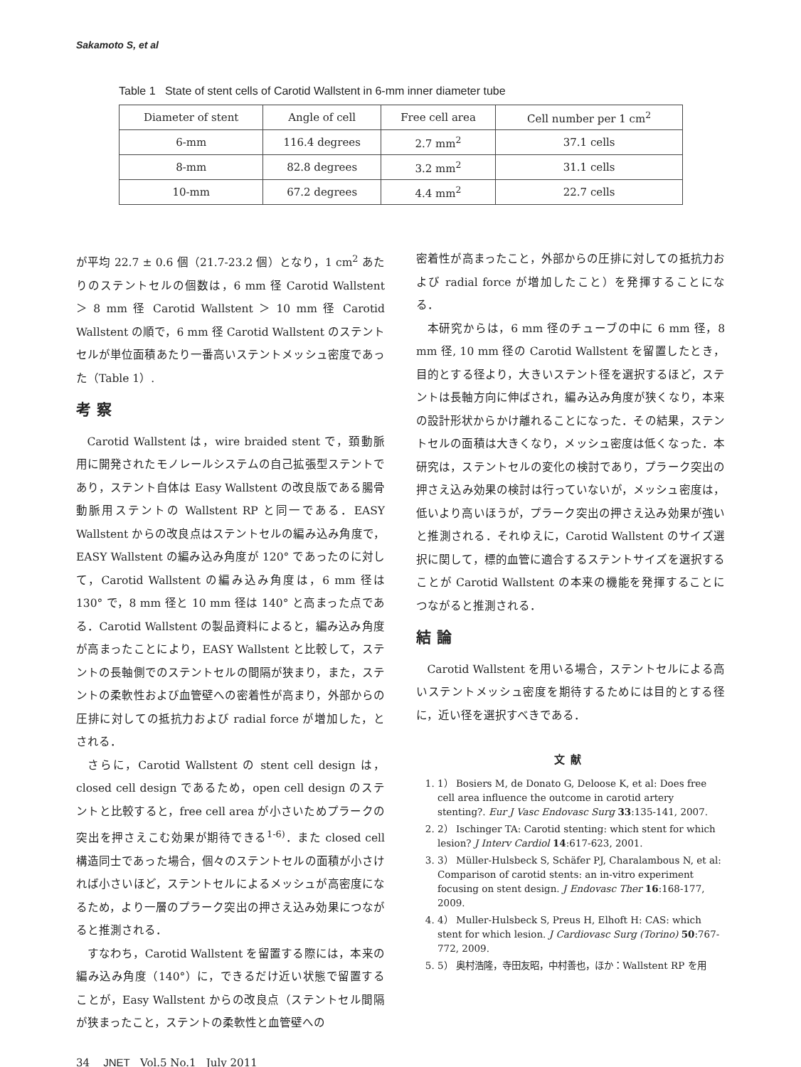Sakamoto S, et al
Table 1 State of stent cells of Carotid Wallstent in 6-mm inner diameter tube
| Diameter of stent | Angle of cell | Free cell area | Cell number per 1 cm<sup>2</sup> |
| --- | --- | --- | --- |
| 6-mm | 116.4 degrees | 2.7 mm<sup>2</sup> | 37.1 cells |
| 8-mm | 82.8 degrees | 3.2 mm<sup>2</sup> | 31.1 cells |
| 10-mm | 67.2 degrees | 4.4 mm<sup>2</sup> | 22.7 cells |
が平均 22.7 ± 0.6 個（21.7-23.2 個）となり，1 cm<sup>2</sup> あたりのステントセルの個数は，6 mm 径 Carotid Wallstent ＞ 8 mm 径 Carotid Wallstent ＞ 10 mm 径 Carotid Wallstent の順で，6 mm 径 Carotid Wallstent のステントセルが単位面積あたり一番高いステントメッシュ密度であった（Table 1）.
考察
Carotid Wallstent は，wire braided stent で，頚動脈用に開発されたモノレールシステムの自己拡張型ステントであり，ステント自体は Easy Wallstent の改良版である腸骨動脈用ステントの Wallstent RP と同一である．EASY Wallstent からの改良点はステントセルの編み込み角度で，EASY Wallstent の編み込み角度が 120° であったのに対して，Carotid Wallstent の編み込み角度は，6 mm 径は 130° で，8 mm 径と 10 mm 径は 140° と高まった点である．Carotid Wallstent の製品資料によると，編み込み角度が高まったことにより，EASY Wallstent と比較して，ステントの長軸側でのステントセルの間隔が狭まり，また，ステントの柔軟性および血管壁への密着性が高まり，外部からの圧排に対しての抵抗力および radial force が増加した，とされる．
さらに，Carotid Wallstent の stent cell design は，closed cell design であるため，open cell design のステントと比較すると，free cell area が小さいためプラークの突出を押さえこむ効果が期待できる<sup>1-6)</sup>．また closed cell 構造同士であった場合，個々のステントセルの面積が小さければ小さいほど，ステントセルによるメッシュが高密度になるため，より一層のプラーク突出の押さえ込み効果につながると推測される．
すなわち，Carotid Wallstent を留置する際には，本来の編み込み角度（140°）に，できるだけ近い状態で留置することが，Easy Wallstent からの改良点（ステントセル間隔が狭まったこと，ステントの柔軟性と血管壁への
密着性が高まったこと，外部からの圧排に対しての抵抗力および radial force が増加したこと）を発揮することになる．
本研究からは，6 mm 径のチューブの中に 6 mm 径，8 mm 径, 10 mm 径の Carotid Wallstent を留置したとき，目的とする径より，大きいステント径を選択するほど，ステントは長軸方向に伸ばされ，編み込み角度が狭くなり，本来の設計形状からかけ離れることになった．その結果，ステントセルの面積は大きくなり，メッシュ密度は低くなった．本研究は，ステントセルの変化の検討であり，プラーク突出の押さえ込み効果の検討は行っていないが，メッシュ密度は，低いより高いほうが，プラーク突出の押さえ込み効果が強いと推測される．それゆえに，Carotid Wallstent のサイズ選択に関して，標的血管に適合するステントサイズを選択することが Carotid Wallstent の本来の機能を発揮することにつながると推測される．
結論
Carotid Wallstent を用いる場合，ステントセルによる高いステントメッシュ密度を期待するためには目的とする径に，近い径を選択すべきである．
文献
1. 1） Bosiers M, de Donato G, Deloose K, et al: Does free cell area influence the outcome in carotid artery stenting?. Eur J Vasc Endovasc Surg 33:135-141, 2007.
2. 2） Ischinger TA: Carotid stenting: which stent for which lesion? J Interv Cardiol 14:617-623, 2001.
3. 3） Müller-Hulsbeck S, Schäfer PJ, Charalambous N, et al: Comparison of carotid stents: an in-vitro experiment focusing on stent design. J Endovasc Ther 16:168-177, 2009.
4. 4） Muller-Hulsbeck S, Preus H, Elhoft H: CAS: which stent for which lesion. J Cardiovasc Surg (Torino) 50:767-772, 2009.
5. 5） 奥村浩隆，寺田友昭，中村善也，ほか：Wallstent RP を用
34 JNET Vol.5 No.1 July 2011